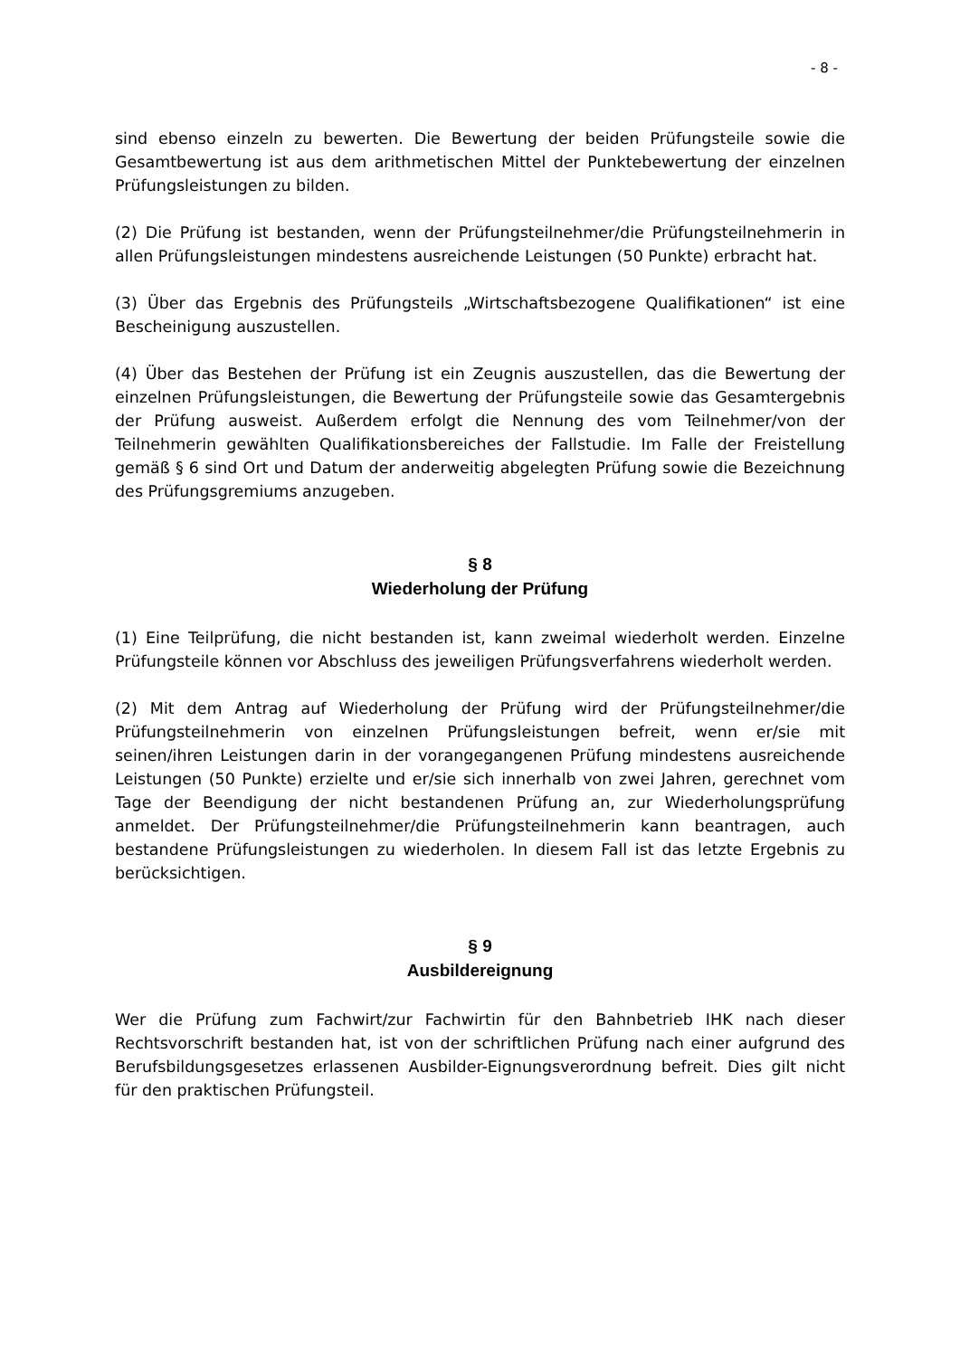- 8 -
sind ebenso einzeln zu bewerten. Die Bewertung der beiden Prüfungsteile sowie die Gesamtbewertung ist aus dem arithmetischen Mittel der Punktebewertung der einzelnen Prüfungsleistungen zu bilden.
(2) Die Prüfung ist bestanden, wenn der Prüfungsteilnehmer/die Prüfungsteil­nehmerin in allen Prüfungsleistungen mindestens ausreichende Leistungen (50 Punkte) erbracht hat.
(3) Über das Ergebnis des Prüfungsteils „Wirtschaftsbezogene Qualifikationen“ ist eine Bescheinigung auszustellen.
(4) Über das Bestehen der Prüfung ist ein Zeugnis auszustellen, das die Bewer­tung der einzelnen Prüfungsleistungen, die Bewertung der Prüfungsteile sowie das Gesamtergebnis der Prüfung ausweist. Außerdem erfolgt die Nennung des vom Teilnehmer/von der Teilnehmerin gewählten Qualifikationsbereiches der Fall­studie. Im Falle der Freistellung gemäß § 6 sind Ort und Datum der anderweitig abgelegten Prüfung sowie die Bezeichnung des Prüfungsgremiums anzugeben.
§ 8
Wiederholung der Prüfung
(1) Eine Teilprüfung, die nicht bestanden ist, kann zweimal wiederholt werden. Einzelne Prüfungsteile können vor Abschluss des jeweiligen Prüfungsverfahrens wiederholt werden.
(2) Mit dem Antrag auf Wiederholung der Prüfung wird der Prüfungsteilneh­mer/die Prüfungsteilnehmerin von einzelnen Prüfungsleistungen befreit, wenn er/sie mit seinen/ihren Leistungen darin in der vorangegangenen Prüfung mindes­tens ausreichende Leistungen (50 Punkte) erzielte und er/sie sich innerhalb von zwei Jahren, gerechnet vom Tage der Beendigung der nicht bestandenen Prüfung an, zur Wiederholungsprüfung anmeldet. Der Prüfungsteilnehmer/die Prüfungs­teilnehmerin kann beantragen, auch bestandene Prüfungsleistungen zu wiederho­len. In diesem Fall ist das letzte Ergebnis zu berücksichtigen.
§ 9
Ausbildereignung
Wer die Prüfung zum Fachwirt/zur Fachwirtin für den Bahnbetrieb IHK nach die­ser Rechtsvorschrift bestanden hat, ist von der schriftlichen Prüfung nach einer aufgrund des Berufsbildungsgesetzes erlassenen Ausbilder-Eignungsverordnung befreit. Dies gilt nicht für den praktischen Prüfungsteil.